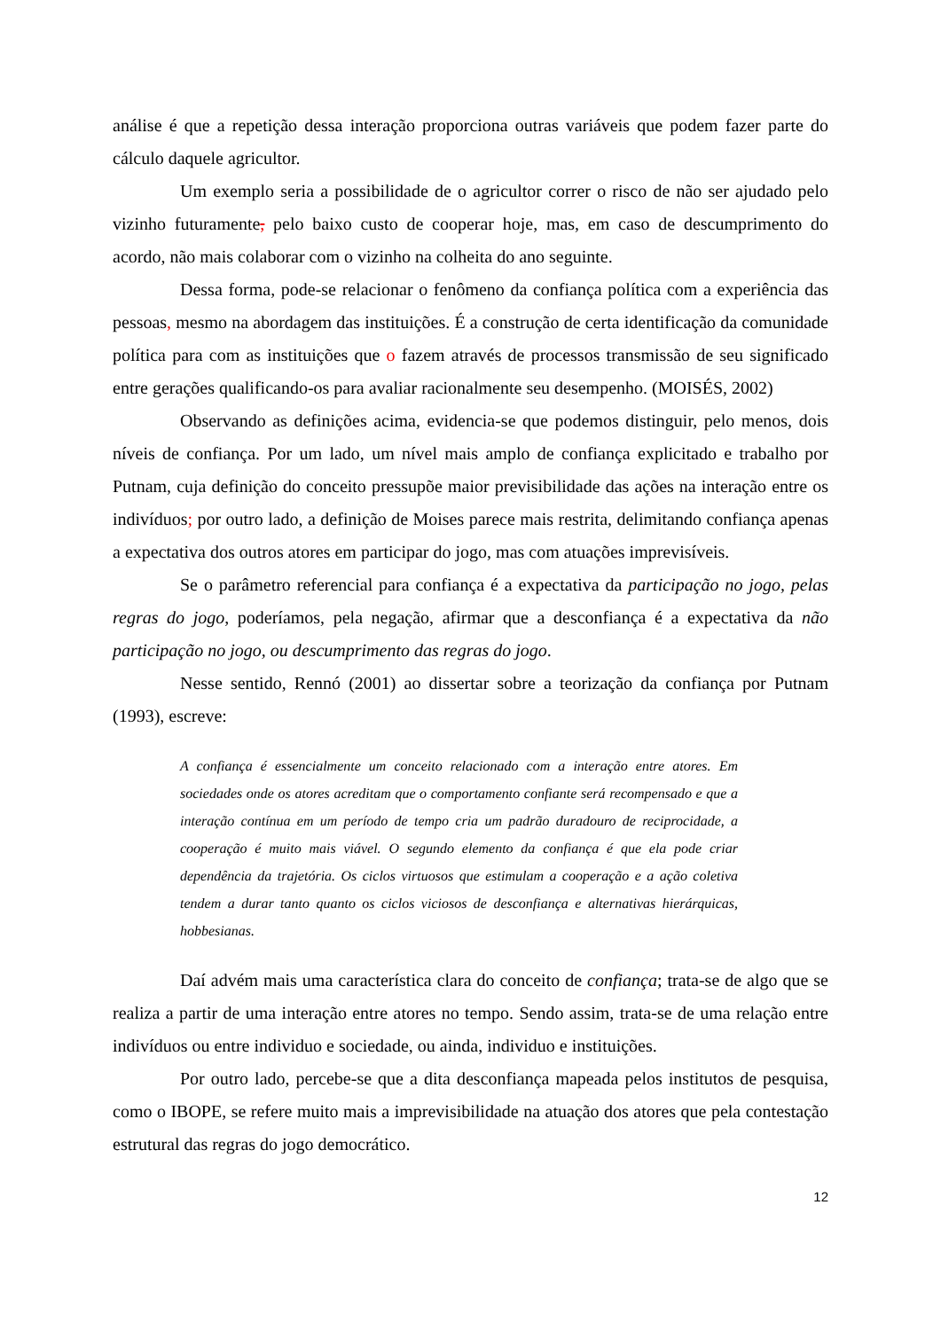análise é que a repetição dessa interação proporciona outras variáveis que podem fazer parte do cálculo daquele agricultor.
Um exemplo seria a possibilidade de o agricultor correr o risco de não ser ajudado pelo vizinho futuramente, pelo baixo custo de cooperar hoje, mas, em caso de descumprimento do acordo, não mais colaborar com o vizinho na colheita do ano seguinte.
Dessa forma, pode-se relacionar o fenômeno da confiança política com a experiência das pessoas, mesmo na abordagem das instituições. É a construção de certa identificação da comunidade política para com as instituições que o fazem através de processos transmissão de seu significado entre gerações qualificando-os para avaliar racionalmente seu desempenho. (MOISÉS, 2002)
Observando as definições acima, evidencia-se que podemos distinguir, pelo menos, dois níveis de confiança. Por um lado, um nível mais amplo de confiança explicitado e trabalho por Putnam, cuja definição do conceito pressupõe maior previsibilidade das ações na interação entre os indivíduos; por outro lado, a definição de Moises parece mais restrita, delimitando confiança apenas a expectativa dos outros atores em participar do jogo, mas com atuações imprevisíveis.
Se o parâmetro referencial para confiança é a expectativa da participação no jogo, pelas regras do jogo, poderíamos, pela negação, afirmar que a desconfiança é a expectativa da não participação no jogo, ou descumprimento das regras do jogo.
Nesse sentido, Rennó (2001) ao dissertar sobre a teorização da confiança por Putnam (1993), escreve:
A confiança é essencialmente um conceito relacionado com a interação entre atores. Em sociedades onde os atores acreditam que o comportamento confiante será recompensado e que a interação contínua em um período de tempo cria um padrão duradouro de reciprocidade, a cooperação é muito mais viável. O segundo elemento da confiança é que ela pode criar dependência da trajetória. Os ciclos virtuosos que estimulam a cooperação e a ação coletiva tendem a durar tanto quanto os ciclos viciosos de desconfiança e alternativas hierárquicas, hobbesianas.
Daí advém mais uma característica clara do conceito de confiança; trata-se de algo que se realiza a partir de uma interação entre atores no tempo. Sendo assim, trata-se de uma relação entre indivíduos ou entre individuo e sociedade, ou ainda, individuo e instituições.
Por outro lado, percebe-se que a dita desconfiança mapeada pelos institutos de pesquisa, como o IBOPE, se refere muito mais a imprevisibilidade na atuação dos atores que pela contestação estrutural das regras do jogo democrático.
12